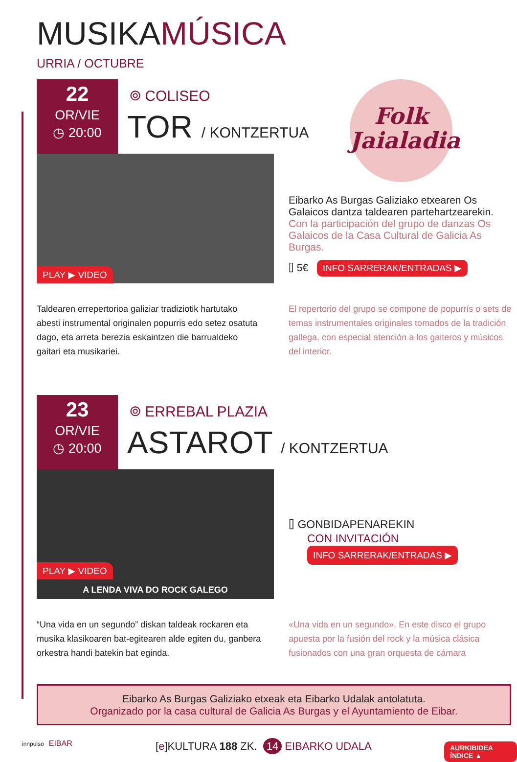MUSIKAMÚSICA
URRIA / OCTUBRE
22
OR/VIE
◷ 20:00
⌾ COLISEO
TOR / KONTZERTUA
PLAY ▶ VIDEO
Folk Jaialadia
Eibarko As Burgas Galiziako etxearen Os Galaicos dantza taldearen partehartzearekin.
Con la participación del grupo de danzas Os Galaicos de la Casa Cultural de Galicia As Burgas.
⌷ 5€ INFO SARRERAK/ENTRADAS ▶
Taldearen errepertorioa galiziar tradiziotik hartutako abesti instrumental originalen popurris edo setez osatuta dago, eta arreta berezia eskaintzen die barrualdeko gaitari eta musikariei.
El repertorio del grupo se compone de popurrís o sets de temas instrumentales originales tomados de la tradición gallega, con especial atención a los gaiteros y músicos del interior.
23
OR/VIE
◷ 20:00
⌾ ERREBAL PLAZIA
ASTAROT / KONTZERTUA
A LENDA VIVA DO ROCK GALEGO
PLAY ▶ VIDEO
⌷ GONBIDAPENAREKIN
CON INVITACIÓN
INFO SARRERAK/ENTRADAS ▶
“Una vida en un segundo” diskan taldeak rockaren eta musika klasikoaren bat-egitearen alde egiten du, ganbera orkestra handi batekin bat eginda.
«Una vida en un segundo». En este disco el grupo apuesta por la fusión del rock y la música clásica fusionados con una gran orquesta de cámara
Eibarko As Burgas Galiziako etxeak eta Eibarko Udalak antolatuta.
Organizado por la casa cultural de Galicia As Burgas y el Ayuntamiento de Eibar.
innpulso EIBAR
[e]KULTURA 188 ZK. 14 EIBARKO UDALA
AURKIBIDEA ÍNDICE ▲